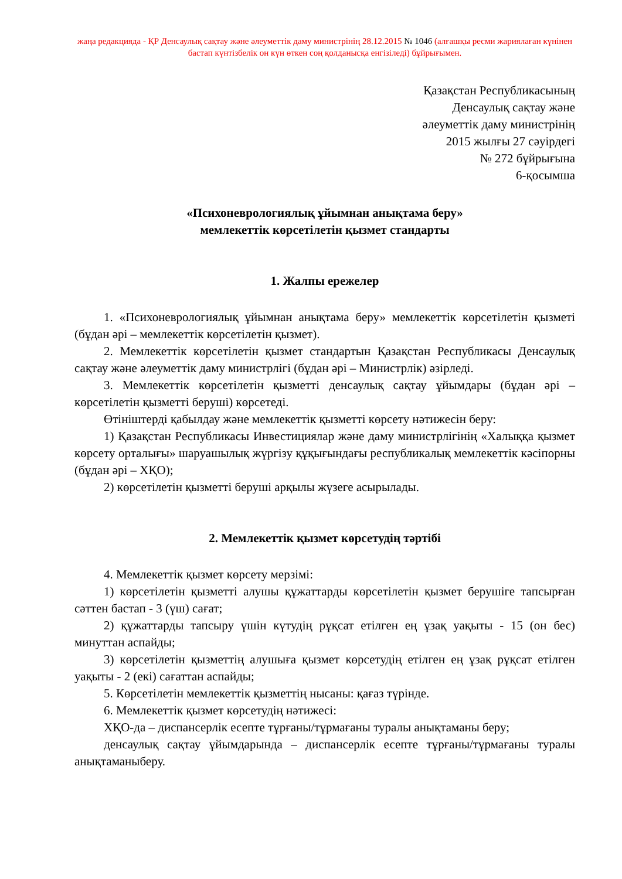жаңа редакцияда - ҚР Денсаулық сақтау және әлеуметтік даму министрінің 28.12.2015 № 1046 (алғашқы ресми жариялаған күнінен бастап күнтізбелік он күн өткен соң қолданысқа енгізіледі) бұйрығымен.
Қазақстан Республикасының
Денсаулық сақтау және
әлеуметтік даму министрінің
2015 жылғы 27 сәуірдегі
№ 272 бұйрығына
6-қосымша
«Психоневрологиялық ұйымнан анықтама беру»
мемлекеттік көрсетілетін қызмет стандарты
1. Жалпы ережелер
1. «Психоневрологиялық ұйымнан анықтама беру» мемлекеттік көрсетілетін қызметі (бұдан әрі – мемлекеттік көрсетілетін қызмет).
2. Мемлекеттік көрсетілетін қызмет стандартын Қазақстан Республикасы Денсаулық сақтау және әлеуметтік даму министрлігі (бұдан әрі – Министрлік) әзірледі.
3. Мемлекеттік көрсетілетін қызметті денсаулық сақтау ұйымдары (бұдан әрі – көрсетілетін қызметті беруші) көрсетеді.
Өтініштерді қабылдау және мемлекеттік қызметті көрсету нәтижесін беру:
1) Қазақстан Республикасы Инвестициялар және даму министрлігінің «Халыққа қызмет көрсету орталығы» шаруашылық жүргізу құқығындағы республикалық мемлекеттік кәсіпорны (бұдан әрі – ХҚО);
2) көрсетілетін қызметті беруші арқылы жүзеге асырылады.
2. Мемлекеттік қызмет көрсетудің тәртібі
4. Мемлекеттік қызмет көрсету мерзімі:
1) көрсетілетін қызметті алушы құжаттарды көрсетілетін қызмет берушіге тапсырған сәттен бастап - 3 (үш) сағат;
2) құжаттарды тапсыру үшін күтудің рұқсат етілген ең ұзақ уақыты - 15 (он бес) минуттан аспайды;
3) көрсетілетін қызметтің алушыға қызмет көрсетудің етілген ең ұзақ рұқсат етілген уақыты - 2 (екі) сағаттан аспайды;
5. Көрсетілетін мемлекеттік қызметтің нысаны: қағаз түрінде.
6. Мемлекеттік қызмет көрсетудің нәтижесі:
ХҚО-да – диспансерлік есепте тұрғаны/тұрмағаны туралы анықтаманы беру;
денсаулық сақтау ұйымдарында – диспансерлік есепте тұрғаны/тұрмағаны туралы анықтаманыберу.